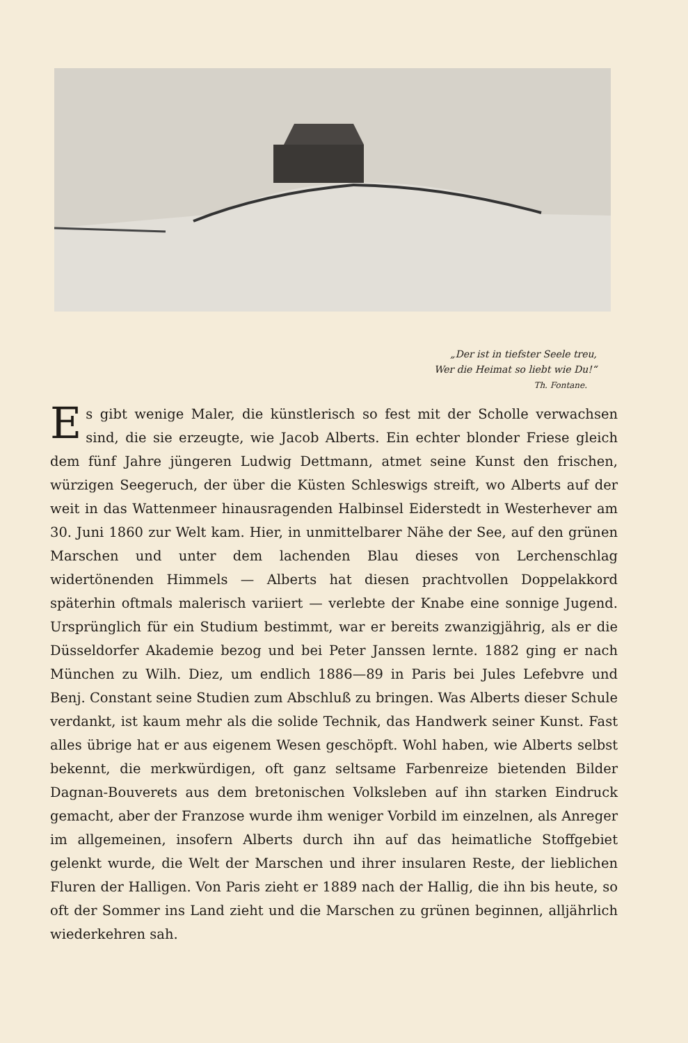„Der ist in tiefster Seele treu,
Wer die Heimat so liebt wie Du!“
Th. Fontane.
Es gibt wenige Maler, die künstlerisch so fest mit der Scholle verwachsen sind, die sie erzeugte, wie Jacob Alberts. Ein echter blonder Friese gleich dem fünf Jahre jüngeren Ludwig Dettmann, atmet seine Kunst den frischen, würzigen Seegeruch, der über die Küsten Schleswigs streift, wo Alberts auf der weit in das Wattenmeer hinausragenden Halbinsel Eiderstedt in Wester­hever am 30. Juni 1860 zur Welt kam. Hier, in unmittelbarer Nähe der See, auf den grünen Marschen und unter dem lachenden Blau dieses von Lerchen­schlag widertönenden Himmels — Alberts hat diesen prachtvollen Doppelakkord späterhin oftmals malerisch variiert — verlebte der Knabe eine sonnige Jugend. Ursprünglich für ein Studium bestimmt, war er bereits zwanzigjährig, als er die Düsseldorfer Akademie bezog und bei Peter Janssen lernte. 1882 ging er nach München zu Wilh. Diez, um endlich 1886—89 in Paris bei Jules Lefebvre und Benj. Constant seine Studien zum Abschluß zu bringen. Was Alberts dieser Schule verdankt, ist kaum mehr als die solide Technik, das Handwerk seiner Kunst. Fast alles übrige hat er aus eigenem Wesen geschöpft. Wohl haben, wie Alberts selbst bekennt, die merkwürdigen, oft ganz seltsame Farbenreize bietenden Bilder Dagnan-Bouverets aus dem bretonischen Volksleben auf ihn starken Eindruck gemacht, aber der Franzose wurde ihm weniger Vorbild im einzelnen, als Anreger im allgemeinen, insofern Alberts durch ihn auf das heimatliche Stoffgebiet gelenkt wurde, die Welt der Marschen und ihrer insularen Reste, der lieblichen Fluren der Halligen. Von Paris zieht er 1889 nach der Hallig, die ihn bis heute, so oft der Sommer ins Land zieht und die Marschen zu grünen beginnen, alljährlich wiederkehren sah.